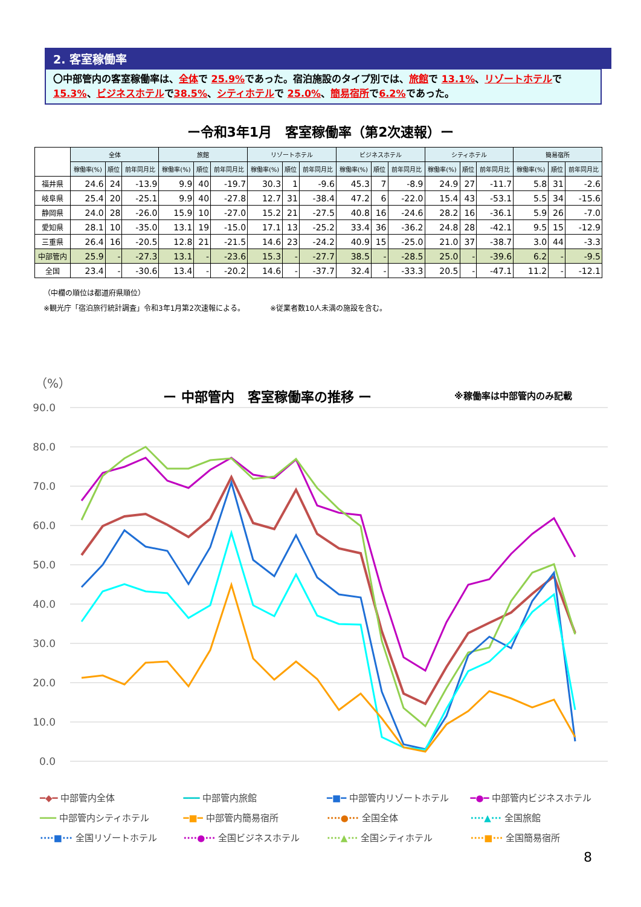2. 客室稼働率
〇中部管内の客室稼働率は、全体で 25.9% であった。宿泊施設のタイプ別では、旅館で 13.1%、リゾートホテルで15.3%、ビジネスホテルで38.5%、シティホテルで 25.0%、簡易宿所で6.2% であった。
ー令和3年1月　客室稼働率（第2次速報）ー
| | 全体 | | | 旅館 | | | リゾートホテル | | | ビジネスホテル | | | シティホテル | | | 簡易宿所 | | |
| --- | --- | --- | --- | --- | --- | --- | --- | --- | --- | --- | --- | --- | --- | --- | --- | --- | --- | --- |
| | 稼働率(%) | 順位 | 前年同月比 | 稼働率(%) | 順位 | 前年同月比 | 稼働率(%) | 順位 | 前年同月比 | 稼働率(%) | 順位 | 前年同月比 | 稼働率(%) | 順位 | 前年同月比 | 稼働率(%) | 順位 | 前年同月比 |
| 福井県 | 24.6 | 24 | -13.9 | 9.9 | 40 | -19.7 | 30.3 | 1 | -9.6 | 45.3 | 7 | -8.9 | 24.9 | 27 | -11.7 | 5.8 | 31 | -2.6 |
| 岐阜県 | 25.4 | 20 | -25.1 | 9.9 | 40 | -27.8 | 12.7 | 31 | -38.4 | 47.2 | 6 | -22.0 | 15.4 | 43 | -53.1 | 5.5 | 34 | -15.6 |
| 静岡県 | 24.0 | 28 | -26.0 | 15.9 | 10 | -27.0 | 15.2 | 21 | -27.5 | 40.8 | 16 | -24.6 | 28.2 | 16 | -36.1 | 5.9 | 26 | -7.0 |
| 愛知県 | 28.1 | 10 | -35.0 | 13.1 | 19 | -15.0 | 17.1 | 13 | -25.2 | 33.4 | 36 | -36.2 | 24.8 | 28 | -42.1 | 9.5 | 15 | -12.9 |
| 三重県 | 26.4 | 16 | -20.5 | 12.8 | 21 | -21.5 | 14.6 | 23 | -24.2 | 40.9 | 15 | -25.0 | 21.0 | 37 | -38.7 | 3.0 | 44 | -3.3 |
| 中部管内 | 25.9 | - | -27.3 | 13.1 | - | -23.6 | 15.3 | - | -27.7 | 38.5 | - | -28.5 | 25.0 | - | -39.6 | 6.2 | - | -9.5 |
| 全国 | 23.4 | - | -30.6 | 13.4 | - | -20.2 | 14.6 | - | -37.7 | 32.4 | - | -33.3 | 20.5 | - | -47.1 | 11.2 | - | -12.1 |
（中欄の順位は都道府県順位）
※観光庁「宿泊旅行統計調査」令和3年1月第2次速報による。　　　　※従業者数10人未満の施設を含む。
（%）
ー 中部管内　客室稼働率の推移 ー ※稼働率は中部管内のみ記載
90.0
80.0
70.0
60.0
50.0
40.0
30.0
20.0
10.0
0.0
━◆━ 中部管内全体 ━━━ 中部管内旅館 ━■━ 中部管内リゾートホテル ━●━ 中部管内ビジネスホテル ━━━ 中部管内シティホテル ━■━ 中部管内簡易宿所 ····●··· 全国全体 ····▲··· 全国旅館 ····■··· 全国リゾートホテル ····●··· 全国ビジネスホテル ····▲··· 全国シティホテル ····■··· 全国簡易宿所
8